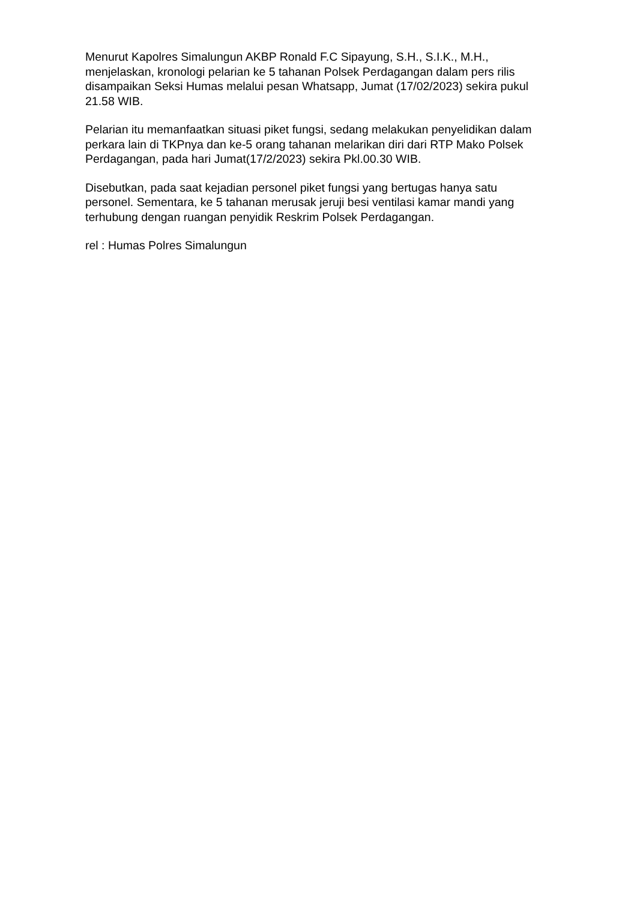Menurut Kapolres Simalungun AKBP Ronald F.C Sipayung, S.H., S.I.K., M.H., menjelaskan, kronologi pelarian ke 5 tahanan Polsek Perdagangan dalam pers rilis disampaikan Seksi Humas melalui pesan Whatsapp, Jumat (17/02/2023) sekira pukul 21.58 WIB.
Pelarian itu memanfaatkan situasi piket fungsi, sedang melakukan penyelidikan dalam perkara lain di TKPnya dan ke-5 orang tahanan melarikan diri dari RTP Mako Polsek Perdagangan, pada hari Jumat(17/2/2023) sekira Pkl.00.30 WIB.
Disebutkan, pada saat kejadian personel piket fungsi yang bertugas hanya satu personel. Sementara, ke 5 tahanan merusak jeruji besi ventilasi kamar mandi yang terhubung dengan ruangan penyidik Reskrim Polsek Perdagangan.
rel : Humas Polres Simalungun